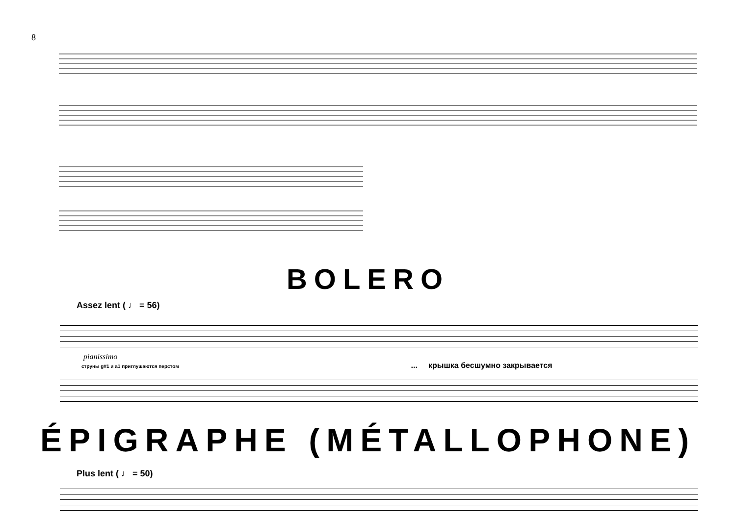8
BOLERO
Assez lent ( ♩ = 56)
pianissimo
струны g#1 и a1 приглушаются перстом ... крышка бесшумно закрывается
ÉPIGRAPHE (MÉTALLOPHONE)
Plus lent ( ♩ = 50)
...